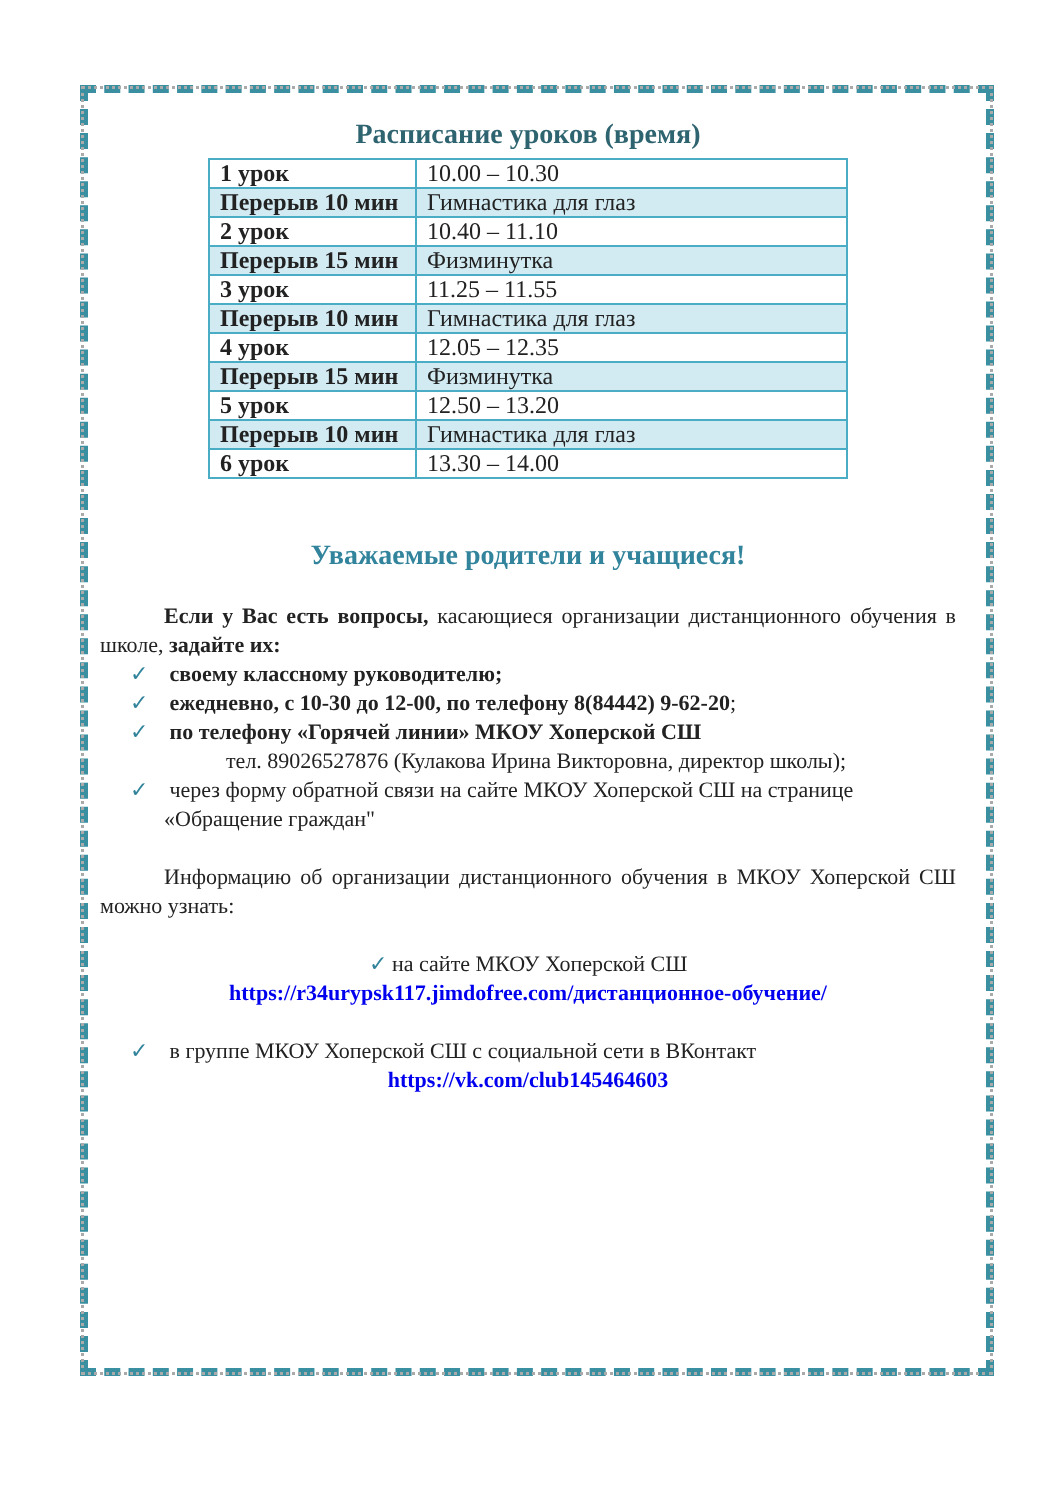Расписание уроков (время)
| 1 урок | 10.00 – 10.30 |
| Перерыв 10 мин | Гимнастика для глаз |
| 2 урок | 10.40 – 11.10 |
| Перерыв 15 мин | Физминутка |
| 3 урок | 11.25 – 11.55 |
| Перерыв 10 мин | Гимнастика для глаз |
| 4 урок | 12.05 – 12.35 |
| Перерыв 15 мин | Физминутка |
| 5 урок | 12.50 – 13.20 |
| Перерыв 10 мин | Гимнастика для глаз |
| 6 урок | 13.30 – 14.00 |
Уважаемые родители и учащиеся!
Если у Вас есть вопросы, касающиеся организации дистанционного обучения в школе, задайте их:
✓ своему классному руководителю;
✓ ежедневно, с 10-30 до 12-00, по телефону 8(84442) 9-62-20;
✓ по телефону «Горячей линии» МКОУ Хоперской СШ
тел. 89026527876 (Кулакова Ирина Викторовна, директор школы);
✓ через форму обратной связи на сайте МКОУ Хоперской СШ на странице
«Обращение граждан"
Информацию об организации дистанционного обучения в МКОУ Хоперской СШ можно узнать:
✓ на сайте МКОУ Хоперской СШ
https://r34urypsk117.jimdofree.com/дистанционное-обучение/
✓ в группе МКОУ Хоперской СШ с социальной сети в ВКонтакт
https://vk.com/club145464603